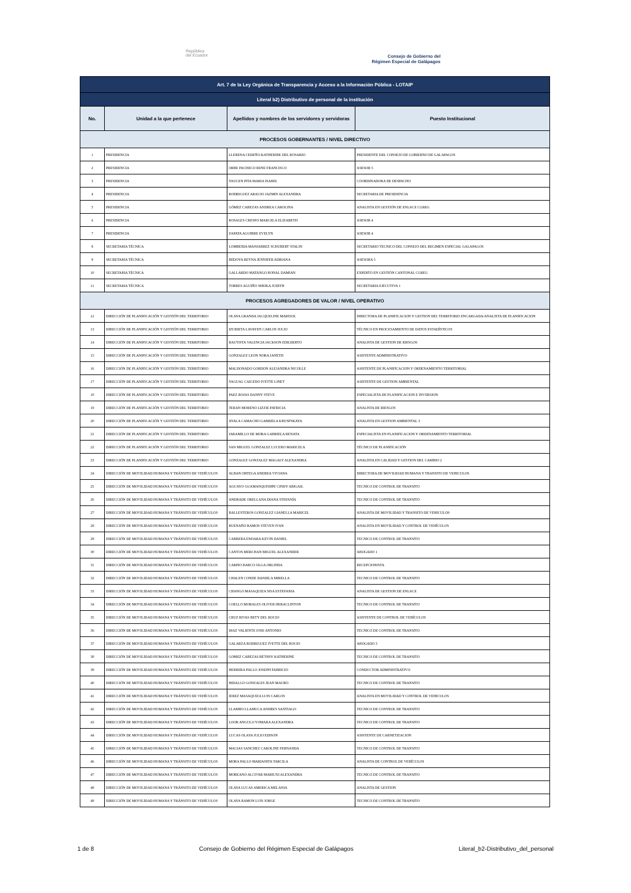República
del Ecuador
Consejo de Gobierno del
Régimen Especial de Galápagos
| Art. 7 de la Ley Orgánica de Transparencia y Acceso a la Información Pública - LOTAIP | | | |
| Literal b2) Distributivo de personal de la institución | | | |
| No. | Unidad a la que pertenece | Apellidos y nombres de los servidores y servidoras | Puesto Institucional |
| PROCESOS GOBERNANTES / NIVEL DIRECTIVO | | | |
| 1 | PRESIDENCIA | LLERENA CEDEÑO KATHERINE DEL ROSARIO | PRESIDENTE DEL CONSEJO DE GOBIERNO DE GALAPAGOS |
| 2 | PRESIDENCIA | ORBE PACHECO RENE FRANCISCO | ASESOR 5 |
| 3 | PRESIDENCIA | YAUCEN PITA MARIA ISABEL | COORDINADORA DE DESPACHO |
| 4 | PRESIDENCIA | RODRIGUEZ ARAUJO JAZMIN ALEXANDRA | SECRETARIA DE PRESIDENCIA |
| 5 | PRESIDENCIA | GÓMEZ CABEZAS ANDREA CAROLINA | ANALISTA EN GESTIÓN DE ENLACE CGREG |
| 6 | PRESIDENCIA | ROSALES CRESPO MARCELA ELIZABETH | ASESOR 4 |
| 7 | PRESIDENCIA | ZAPATA AGUIRRE EVELYN | ASESOR 4 |
| 8 | SECRETARIA TÉCNICA | LOMBEIDA MANJARREZ SCHUBERT STALIN | SECRETARIO TECNICO DEL CONSEJO DEL REGIMEN ESPECIAL GALAPAGOS |
| 9 | SECRETARIA TÉCNICA | BEDOYA REYNA JENNIFER ADRIANA | ASESORA 5 |
| 10 | SECRETARIA TÉCNICA | GALLARDO MATANGO RONAL DAMIAN | EXPERTO EN GESTIÓN CANTONAL CGREG |
| 11 | SECRETARIA TÉCNICA | TORRES AGUIÑO SHEIKA JUDITH | SECRETARIA EJECUTIVA 1 |
| PROCESOS AGREGADORES DE VALOR / NIVEL OPERATIVO | | | |
| 12 | DIRECCIÓN DE PLANIFICACIÓN Y GESTIÓN DEL TERRITORIO | OLAYA GRANDA JACQUELINE MARISOL | DIRECTORA DE PLANIFICACION Y GESTION DEL TERRITORIO ENCARGADA/ANALISTA DE PLANIFICACION |
| 13 | DIRECCIÓN DE PLANIFICACIÓN Y GESTIÓN DEL TERRITORIO | IZURIETA LAVAYEN CARLOS JULIO | TÉCNICO EN PROCESAMIENTO DE DATOS ESTADÍSTICOS |
| 14 | DIRECCIÓN DE PLANIFICACIÓN Y GESTIÓN DEL TERRITORIO | BAUTISTA VALENCIA JACKSON EDILBERTO | ANALISTA DE GESTION DE RIESGOS |
| 15 | DIRECCIÓN DE PLANIFICACIÓN Y GESTIÓN DEL TERRITORIO | GONZALEZ LEON NORA JANETH | ASISTENTE ADMINISTRATIVO |
| 16 | DIRECCIÓN DE PLANIFICACIÓN Y GESTIÓN DEL TERRITORIO | MALDONADO GORDON ALEJANDRA NICOLLE | ASISTENTE DE PLANIFICACION Y ORDENAMIENTO TERRITORIAL |
| 17 | DIRECCIÓN DE PLANIFICACIÓN Y GESTIÓN DEL TERRITORIO | YAGUAL CAICEDO IVETTE LINET | ASISTENTE DE GESTION AMBIENTAL |
| 18 | DIRECCIÓN DE PLANIFICACIÓN Y GESTIÓN DEL TERRITORIO | PAEZ ROJAS DANNY STEVE | ESPECIALISTA DE PLANIFICACION E INVERSION |
| 19 | DIRECCIÓN DE PLANIFICACIÓN Y GESTIÓN DEL TERRITORIO | TERAN MORENO LIZZIE PATRICIA | ANALISTA DE RIESGOS |
| 20 | DIRECCIÓN DE PLANIFICACIÓN Y GESTIÓN DEL TERRITORIO | AYALA CAMACHO GABRIELA KRUSPSKAYA | ANALISTA EN GESTION AMBIENTAL 3 |
| 21 | DIRECCIÓN DE PLANIFICACIÓN Y GESTIÓN DEL TERRITORIO | JARAMILLO DE MORA GABRIELA RENATA | ESPECIALISTA EN PLANIFICACION Y ORDENAMIENTO TERRITORIAL |
| 22 | DIRECCIÓN DE PLANIFICACIÓN Y GESTIÓN DEL TERRITORIO | SAN MIGUEL GONZALEZ LUCERO MARICELA | TÉCNICO DE PLANIFICACIÓN |
| 23 | DIRECCIÓN DE PLANIFICACIÓN Y GESTIÓN DEL TERRITORIO | GONZALEZ GONZALEZ MAGALY ALEXANDRA | ANALISTA EN CALIDAD Y GESTION DEL CAMBIO 2 |
| 24 | DIRECCIÓN DE MOVILIDAD HUMANA Y TRÁNSITO DE VEHÍCULOS | ALBAN ORTEGA ANDREA VIVIANA | DIRECTORA DE MOVILIDAD HUMANA Y TRANSITO DE VEHICULOS |
| 25 | DIRECCIÓN DE MOVILIDAD HUMANA Y TRÁNSITO DE VEHÍCULOS | AGUAYO GUAMANQUISHPE CINDY ABIGAIL | TECNICO DE CONTROL DE TRANSITO |
| 26 | DIRECCIÓN DE MOVILIDAD HUMANA Y TRÁNSITO DE VEHÍCULOS | ANDRADE ORELLANA DIANA STEFANÍA | TECNICO DE CONTROL DE TRANSITO |
| 27 | DIRECCIÓN DE MOVILIDAD HUMANA Y TRÁNSITO DE VEHÍCULOS | BALLESTEROS GONZALEZ GIANELLA MARICEL | ANALISTA DE MOVILIDAD Y TRANSITO DE VEHICULOS |
| 28 | DIRECCIÓN DE MOVILIDAD HUMANA Y TRÁNSITO DE VEHÍCULOS | BUENAÑO RAMOS STEVEN IVAN | ANALISTA EN MOVILIDAD Y CONTROL DE VEHÍCULOS |
| 29 | DIRECCIÓN DE MOVILIDAD HUMANA Y TRÁNSITO DE VEHÍCULOS | CABRERA ENDARA KEVIN DANIEL | TECNICO DE CONTROL DE TRANSITO |
| 30 | DIRECCIÓN DE MOVILIDAD HUMANA Y TRÁNSITO DE VEHÍCULOS | CANTOS MERCHAN MIGUEL ALEXANDER | ABOGADO 1 |
| 31 | DIRECCIÓN DE MOVILIDAD HUMANA Y TRÁNSITO DE VEHÍCULOS | CARPIO BARCO OLGA ORLINDA | RECEPCIONISTA |
| 32 | DIRECCIÓN DE MOVILIDAD HUMANA Y TRÁNSITO DE VEHÍCULOS | CHALEN CONDE DANIELA MIRELLA | TECNICO DE CONTROL DE TRANSITO |
| 33 | DIRECCIÓN DE MOVILIDAD HUMANA Y TRÁNSITO DE VEHÍCULOS | CHANGO MASAQUIZA SISA ESTEFANIA | ANALISTA DE GESTION DE ENLACE |
| 34 | DIRECCIÓN DE MOVILIDAD HUMANA Y TRÁNSITO DE VEHÍCULOS | COELLO MORALES OLIVER HERACLINTON | TECNICO DE CONTROL DE TRANSITO |
| 35 | DIRECCIÓN DE MOVILIDAD HUMANA Y TRÁNSITO DE VEHÍCULOS | CRUZ RIVAS BETY DEL ROCIO | ASISTENTE DE CONTROL DE VEHÍCULOS |
| 36 | DIRECCIÓN DE MOVILIDAD HUMANA Y TRÁNSITO DE VEHÍCULOS | DIAZ VALIENTE JOSE ANTONIO | TECNICO DE CONTROL DE TRANSITO |
| 37 | DIRECCIÓN DE MOVILIDAD HUMANA Y TRÁNSITO DE VEHÍCULOS | GALARZA RODRIGUEZ IVETTE DEL ROCIO | ABOGADO 3 |
| 38 | DIRECCIÓN DE MOVILIDAD HUMANA Y TRÁNSITO DE VEHÍCULOS | GOMEZ CABEZAS BETHSY KATHERINE | TECNICO DE CONTROL DE TRANSITO |
| 39 | DIRECCIÓN DE MOVILIDAD HUMANA Y TRÁNSITO DE VEHÍCULOS | HERRERA PALLO JOSEPH FABRICIO | CONDUCTOR ADMINISTRATIVO |
| 40 | DIRECCIÓN DE MOVILIDAD HUMANA Y TRÁNSITO DE VEHÍCULOS | HIDALGO GONZALES JEAN MAURO | TECNICO DE CONTROL DE TRANSITO |
| 41 | DIRECCIÓN DE MOVILIDAD HUMANA Y TRÁNSITO DE VEHÍCULOS | JEREZ MASAQUIZA LUIS CARLOS | ANALISTA EN MOVILIDAD Y CONTROL DE VEHICULOS |
| 42 | DIRECCIÓN DE MOVILIDAD HUMANA Y TRÁNSITO DE VEHÍCULOS | LLAMBO LLAMUCA ANDRES SANTIAGO | TECNICO DE CONTROL DE TRANSITO |
| 43 | DIRECCIÓN DE MOVILIDAD HUMANA Y TRÁNSITO DE VEHÍCULOS | LOOR ANGULO YOMARA ALEXANDRA | TECNICO DE CONTROL DE TRANSITO |
| 44 | DIRECCIÓN DE MOVILIDAD HUMANA Y TRÁNSITO DE VEHÍCULOS | LUCAS OLAYA JULIO EDISON | ASISTENTE DE CARNETIZACION |
| 45 | DIRECCIÓN DE MOVILIDAD HUMANA Y TRÁNSITO DE VEHÍCULOS | MACIAS SANCHEZ CAROLINE FERNANDA | TECNICO DE CONTROL DE TRANSITO |
| 46 | DIRECCIÓN DE MOVILIDAD HUMANA Y TRÁNSITO DE VEHÍCULOS | MORA PALLO MARIANITA TARCILA | ANALISTA DE CONTROL DE VEHÍCULOS |
| 47 | DIRECCIÓN DE MOVILIDAD HUMANA Y TRÁNSITO DE VEHÍCULOS | MOREANO ALCIVAR MARIUXI ALEXANDRA | TECNICO DE CONTROL DE TRANSITO |
| 48 | DIRECCIÓN DE MOVILIDAD HUMANA Y TRÁNSITO DE VEHÍCULOS | OLAYA LUCAS AMERICA MELANIA | ANALISTA DE GESTION |
| 49 | DIRECCIÓN DE MOVILIDAD HUMANA Y TRÁNSITO DE VEHÍCULOS | OLAYA RAMON LUIS JORGE | TECNICO DE CONTROL DE TRANSITO |
1 de 8 Consejo de Gobierno del Régimen Especial de Galápagos Literal_b2-Distributivo_del_personal